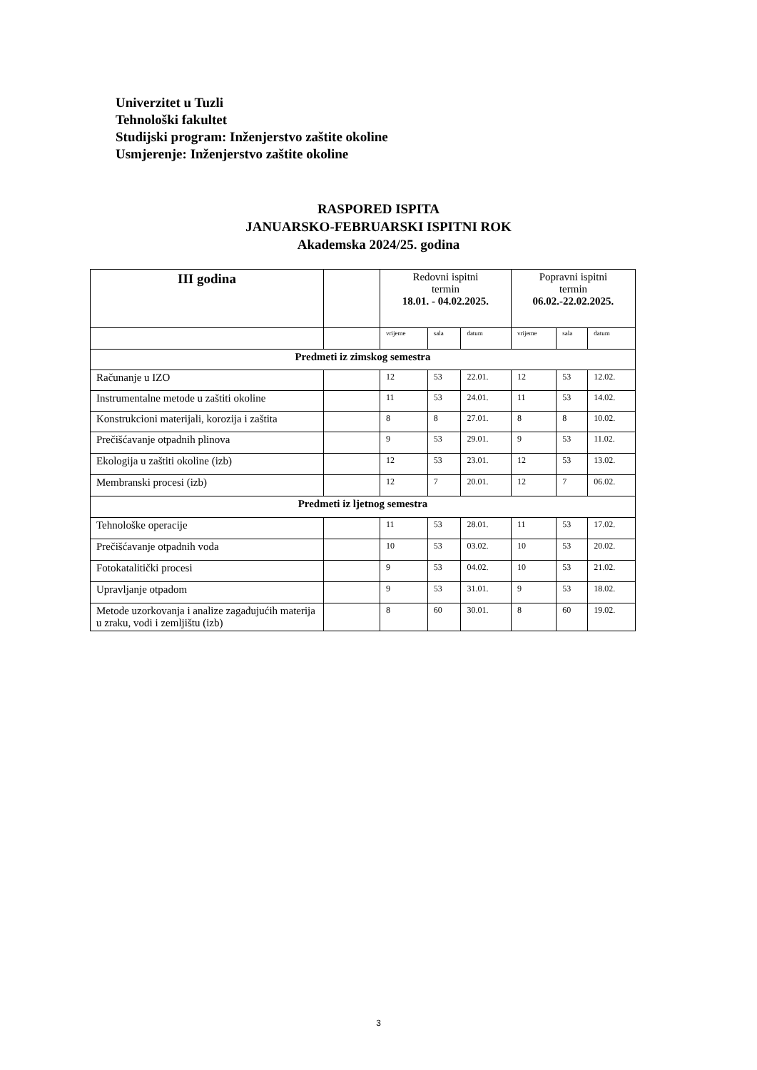Univerzitet u Tuzli
Tehnološki fakultet
Studijski program: Inženjerstvo zaštite okoline
Usmjerenje: Inženjerstvo zaštite okoline
RASPORED ISPITA
JANUARSKO-FEBRUARSKI ISPITNI ROK
Akademska 2024/25. godina
| III godina | | Redovni ispitni termin 18.01. - 04.02.2025. | | | Popravni ispitni termin 06.02.-22.02.2025. | | |
| --- | --- | --- | --- | --- | --- | --- | --- |
| | | vrijeme | sala | datum | vrijeme | sala | datum |
| Predmeti iz zimskog semestra | | | | | | | |
| Računanje u IZO | | 12 | 53 | 22.01. | 12 | 53 | 12.02. |
| Instrumentalne metode u zaštiti okoline | | 11 | 53 | 24.01. | 11 | 53 | 14.02. |
| Konstrukcioni materijali, korozija i zaštita | | 8 | 8 | 27.01. | 8 | 8 | 10.02. |
| Prečišćavanje otpadnih plinova | | 9 | 53 | 29.01. | 9 | 53 | 11.02. |
| Ekologija u zaštiti okoline (izb) | | 12 | 53 | 23.01. | 12 | 53 | 13.02. |
| Membranski procesi (izb) | | 12 | 7 | 20.01. | 12 | 7 | 06.02. |
| Predmeti iz ljetnog semestra | | | | | | | |
| Tehnološke operacije | | 11 | 53 | 28.01. | 11 | 53 | 17.02. |
| Prečišćavanje otpadnih voda | | 10 | 53 | 03.02. | 10 | 53 | 20.02. |
| Fotokatalitički procesi | | 9 | 53 | 04.02. | 10 | 53 | 21.02. |
| Upravljanje otpadom | | 9 | 53 | 31.01. | 9 | 53 | 18.02. |
| Metode uzorkovanja i analize zagađujućih materija u zraku, vodi i zemljištu (izb) | | 8 | 60 | 30.01. | 8 | 60 | 19.02. |
3